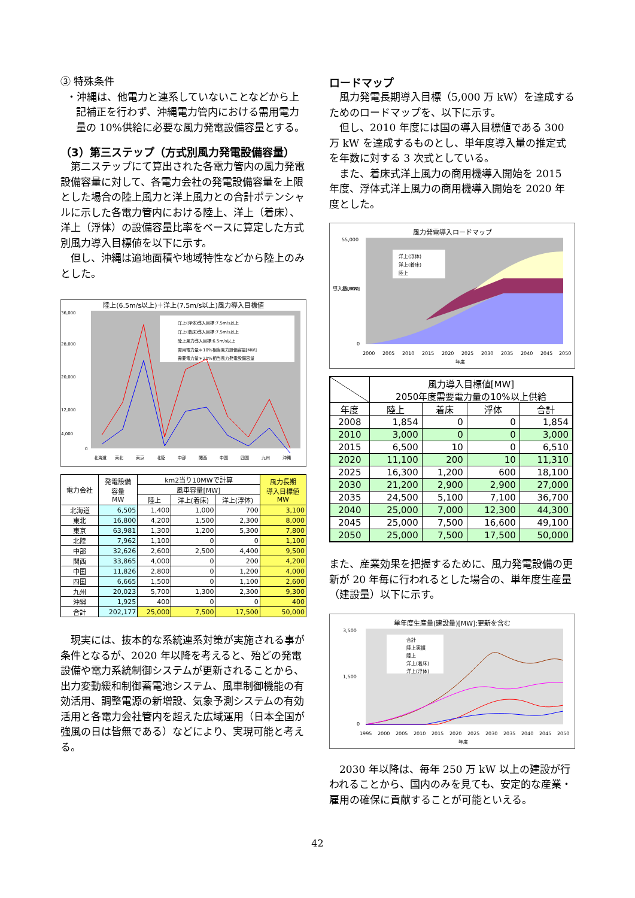③ 特殊条件
・沖縄は、他電力と連系していないことなどから上記補正を行わず、沖縄電力管内における需用電力量の 10%供給に必要な風力発電設備容量とする。
（3）第三ステップ（方式別風力発電設備容量）
第二ステップにて算出された各電力管内の風力発電設備容量に対して、各電力会社の発電設備容量を上限とした場合の陸上風力と洋上風力との合計ポテンシャルに示した各電力管内における陸上、洋上（着床）、洋上（浮体）の設備容量比率をベースに算定した方式別風力導入目標値を以下に示す。
但し、沖縄は適地面積や地域特性などから陸上のみとした。
陸上(6.5m/s以上)＋洋上(7.5m/s以上)風力導入目標値
36,000
28,000
20,000
12,000
4,000
0
北海道
東北
東京
北陸
中部
関西
中国
四国
九州
沖縄
洋上(浮体)導入目標:7.5m/s以上
洋上(着床)導入目標:7.5m/s以上
陸上風力導入目標:6.5m/s以上
需用電力量＊10%相当風力設備容量[MW]
需要電力量＊20%相当風力発電設備容量
| 電力会社 | 発電設備 容量 MW | km2当り10MWで計算 | | | 風力長期 導入目標値 MW |
| --- | --- | --- | --- | --- | --- |
| | | 風車容量[MW] | | | |
| | | 陸上 | 洋上(着床) | 洋上(浮体) | |
| 北海道 | 6,505 | 1,400 | 1,000 | 700 | 3,100 |
| 東北 | 16,800 | 4,200 | 1,500 | 2,300 | 8,000 |
| 東京 | 63,981 | 1,300 | 1,200 | 5,300 | 7,800 |
| 北陸 | 7,962 | 1,100 | 0 | 0 | 1,100 |
| 中部 | 32,626 | 2,600 | 2,500 | 4,400 | 9,500 |
| 関西 | 33,865 | 4,000 | 0 | 200 | 4,200 |
| 中国 | 11,826 | 2,800 | 0 | 1,200 | 4,000 |
| 四国 | 6,665 | 1,500 | 0 | 1,100 | 2,600 |
| 九州 | 20,023 | 5,700 | 1,300 | 2,300 | 9,300 |
| 沖縄 | 1,925 | 400 | 0 | 0 | 400 |
| 合計 | 202,177 | 25,000 | 7,500 | 17,500 | 50,000 |
現実には、抜本的な系統連系対策が実施される事が条件となるが、2020 年以降を考えると、殆どの発電設備や電力系統制御システムが更新されることから、出力変動緩和制御蓄電池システム、風車制御機能の有効活用、調整電源の新増設、気象予測システムの有効活用と各電力会社管内を超えた広域運用（日本全国が強風の日は皆無である）などにより、実現可能と考える。
ロードマップ
風力発電長期導入目標（5,000 万 kW）を達成するためのロードマップを、以下に示す。
但し、2010 年度には国の導入目標値である 300 万 kW を達成するものとし、単年度導入量の推定式を年数に対する 3 次式としている。
また、着床式洋上風力の商用機導入開始を 2015 年度、浮体式洋上風力の商用機導入開始を 2020 年度とした。
風力発電導入ロードマップ
洋上(浮体)
洋上(着床)
陸上
55,000
25,000
0
2000
2005
2010
2015
2020
2025
2030
2035
2040
2045
2050
年度
導入量[MW]
| | 風力導入目標値[MW] 2050年度需要電力量の10%以上供給 | | | |
| --- | --- | --- | --- | --- |
| 年度 | 陸上 | 着床 | 浮体 | 合計 |
| 2008 | 1,854 | 0 | 0 | 1,854 |
| 2010 | 3,000 | 0 | 0 | 3,000 |
| 2015 | 6,500 | 10 | 0 | 6,510 |
| 2020 | 11,100 | 200 | 10 | 11,310 |
| 2025 | 16,300 | 1,200 | 600 | 18,100 |
| 2030 | 21,200 | 2,900 | 2,900 | 27,000 |
| 2035 | 24,500 | 5,100 | 7,100 | 36,700 |
| 2040 | 25,000 | 7,000 | 12,300 | 44,300 |
| 2045 | 25,000 | 7,500 | 16,600 | 49,100 |
| 2050 | 25,000 | 7,500 | 17,500 | 50,000 |
また、産業効果を把握するために、風力発電設備の更新が 20 年毎に行われるとした場合の、単年度生産量（建設量）以下に示す。
単年度生産量(建設量)[MW]:更新を含む
合計
陸上実績
陸上
洋上(着床)
洋上(浮体)
3,500
1,500
0
1995
2000
2005
2010
2015
2020
2025
2030
2035
2040
2045
2050
年度
2030 年以降は、毎年 250 万 kW 以上の建設が行われることから、国内のみを見ても、安定的な産業・雇用の確保に貢献することが可能といえる。
42